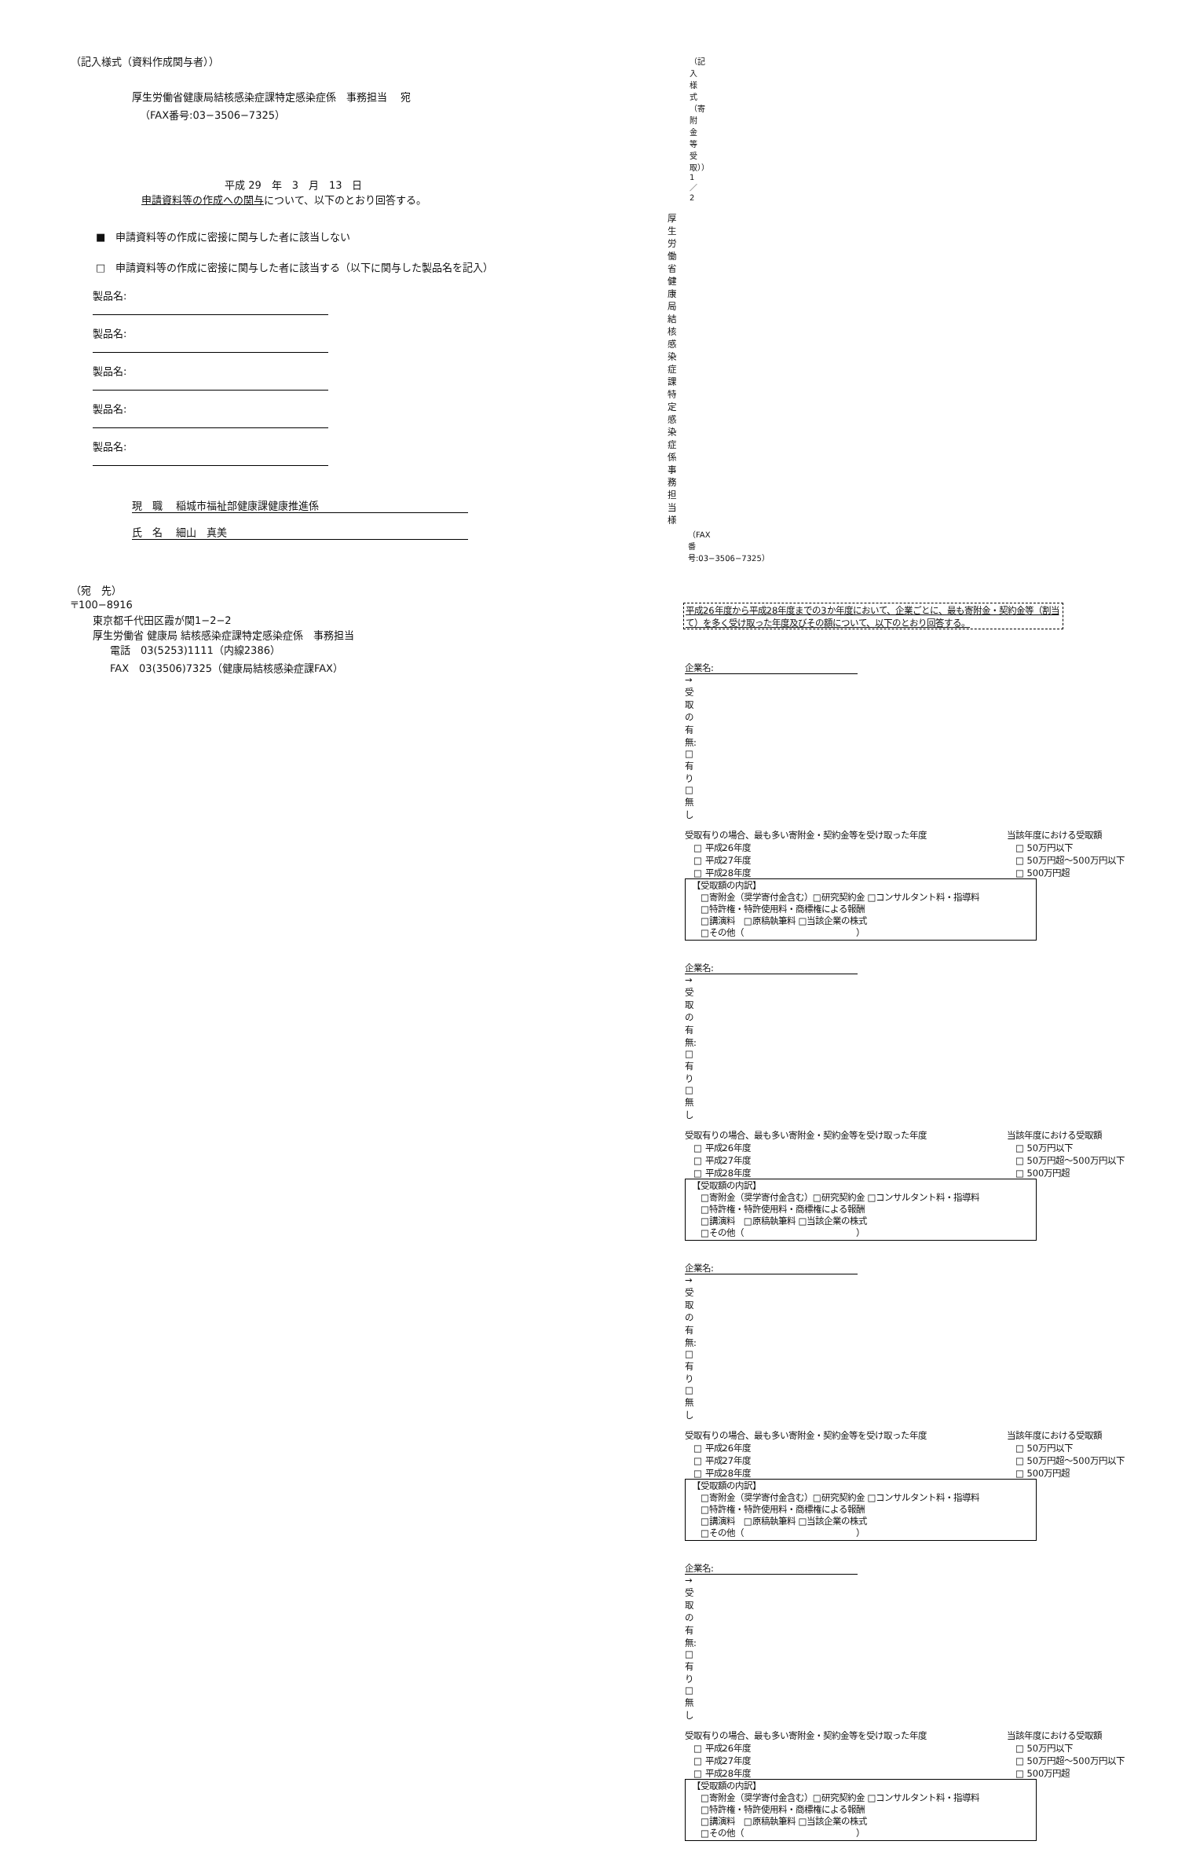（記入様式（資料作成関与者））
厚生労働省健康局結核感染症課特定感染症係　事務担当　 宛
（FAX番号:03−3506−7325）
平成 29　年　3　月　13　日
申請資料等の作成への関与について、以下のとおり回答する。
■　申請資料等の作成に密接に関与した者に該当しない
□　申請資料等の作成に密接に関与した者に該当する（以下に関与した製品名を記入）
製品名:
製品名:
製品名:
製品名:
製品名:
現　職　 稲城市福祉部健康課健康推進係
氏　名　 細山　真美
（宛　先）
〒100−8916
東京都千代田区霞が関1−2−2
厚生労働省 健康局 結核感染症課特定感染症係　事務担当
電話　03(5253)1111（内線2386）
FAX　03(3506)7325（健康局結核感染症課FAX）
（記入様式（寄附金等受取））1／2
厚生労働省健康局結核感染症課　特定感染症係　事務担当　　様
（FAX番号:03−3506−7325）
平成26年度から平成28年度までの3か年度において、企業ごとに、最も寄附金・契約金等（割当て）を多く受け取った年度及びその額について、以下のとおり回答する。
企業名: → 受取の有無: □ 有り　□ 無し
受取有りの場合、最も多い寄附金・契約金等を受け取った年度
　□ 平成26年度
　□ 平成27年度
　□ 平成28年度
当該年度における受取額
　□ 50万円以下
　□ 50万円超〜500万円以下
　□ 500万円超
【受取額の内訳】
　□寄附金（奨学寄付金含む）□研究契約金 □コンサルタント料・指導料
　□特許権・特許使用料・商標権による報酬
　□講演料　□原稿執筆料 □当該企業の株式
　□その他（　　　　　　　　　　　　　）
企業名: → 受取の有無: □ 有り　□ 無し
受取有りの場合、最も多い寄附金・契約金等を受け取った年度
　□ 平成26年度
　□ 平成27年度
　□ 平成28年度
当該年度における受取額
　□ 50万円以下
　□ 50万円超〜500万円以下
　□ 500万円超
【受取額の内訳】
　□寄附金（奨学寄付金含む）□研究契約金 □コンサルタント料・指導料
　□特許権・特許使用料・商標権による報酬
　□講演料　□原稿執筆料 □当該企業の株式
　□その他（　　　　　　　　　　　　　）
企業名: → 受取の有無: □ 有り　□ 無し
受取有りの場合、最も多い寄附金・契約金等を受け取った年度
　□ 平成26年度
　□ 平成27年度
　□ 平成28年度
当該年度における受取額
　□ 50万円以下
　□ 50万円超〜500万円以下
　□ 500万円超
【受取額の内訳】
　□寄附金（奨学寄付金含む）□研究契約金 □コンサルタント料・指導料
　□特許権・特許使用料・商標権による報酬
　□講演料　□原稿執筆料 □当該企業の株式
　□その他（　　　　　　　　　　　　　）
企業名: → 受取の有無: □ 有り　□ 無し
受取有りの場合、最も多い寄附金・契約金等を受け取った年度
　□ 平成26年度
　□ 平成27年度
　□ 平成28年度
当該年度における受取額
　□ 50万円以下
　□ 50万円超〜500万円以下
　□ 500万円超
【受取額の内訳】
　□寄附金（奨学寄付金含む）□研究契約金 □コンサルタント料・指導料
　□特許権・特許使用料・商標権による報酬
　□講演料　□原稿執筆料 □当該企業の株式
　□その他（　　　　　　　　　　　　　）